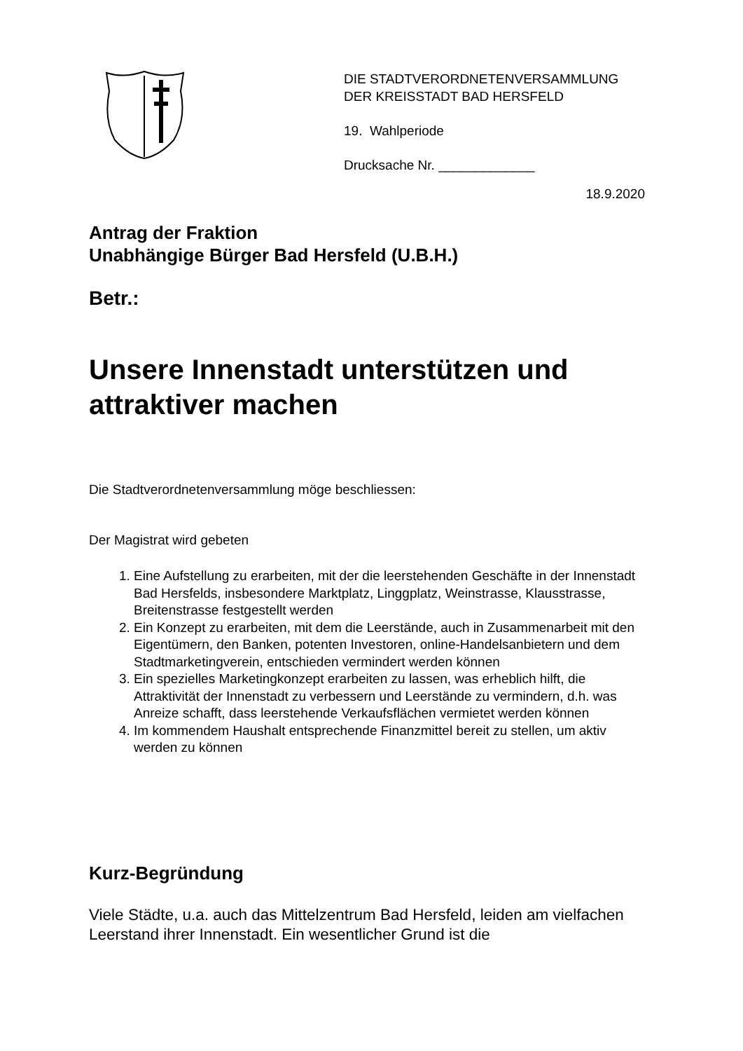DIE STADTVERORDNETENVERSAMMLUNG
DER KREISSTADT BAD HERSFELD
19. Wahlperiode
Drucksache Nr. _____________
18.9.2020
Antrag der Fraktion
Unabhängige Bürger Bad Hersfeld (U.B.H.)
Betr.:
Unsere Innenstadt unterstützen und attraktiver machen
Die Stadtverordnetenversammlung möge beschliessen:
Der Magistrat wird gebeten
1. Eine Aufstellung zu erarbeiten, mit der die leerstehenden Geschäfte in der Innenstadt Bad Hersfelds, insbesondere Marktplatz, Linggplatz, Weinstrasse, Klausstrasse, Breitenstrasse festgestellt werden
2. Ein Konzept zu erarbeiten, mit dem die Leerstände, auch in Zusammenarbeit mit den Eigentümern, den Banken, potenten Investoren, online-Handelsanbietern und dem Stadtmarketingverein, entschieden vermindert werden können
3. Ein spezielles Marketingkonzept erarbeiten zu lassen, was erheblich hilft, die Attraktivität der Innenstadt zu verbessern und Leerstände zu vermindern, d.h. was Anreize schafft, dass leerstehende Verkaufsflächen vermietet werden können
4. Im kommendem Haushalt entsprechende Finanzmittel bereit zu stellen, um aktiv werden zu können
Kurz-Begründung
Viele Städte, u.a. auch das Mittelzentrum Bad Hersfeld, leiden am vielfachen Leerstand ihrer Innenstadt. Ein wesentlicher Grund ist die